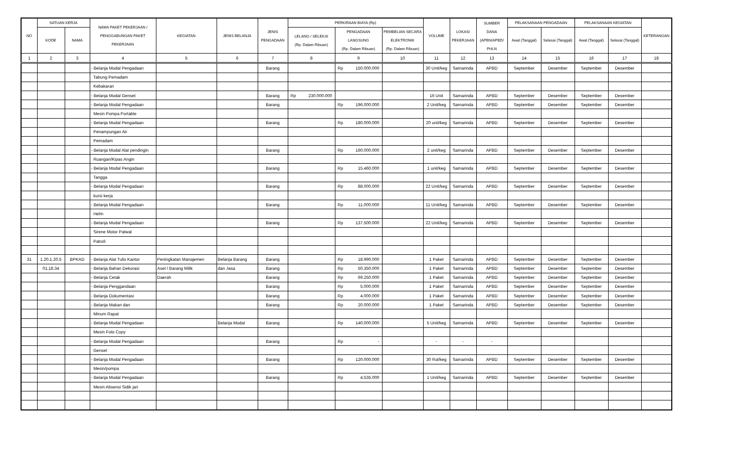| NO | SATUAN KERJA | | NAMA PAKET PEKERJAAN / PENGGABUNGAN PAKET PEKERJAAN | KEGIATAN | JENIS BELANJA | JENIS PENGADAAN | PERKIRAAN BIAYA (Rp) | | | VOLUME | LOKASI PEKERJAAN | SUMBER DANA (APBN/APBD/ PHLN | PELAKSANAAN PENGADAAN | | PELAKSANAAN KEGIATAN | | KETERANGAN |
| --- | --- | --- | --- | --- | --- | --- | --- | --- | --- | --- | --- | --- | --- | --- | --- | --- | --- |
| | KODE | NAMA | | | | | LELANG / SELEKSI (Rp. Dalam Ribuan) | PENGADAAN LANGSUNG (Rp. Dalam Ribuan) | PEMBELIAN SECARA ELEKTRONIK (Rp. Dalam Ribuan) | | | | Awal (Tanggal) | Selesai (Tanggal) | Awal (Tanggal) | Selesai (Tanggal) | |
| 1 | 2 | 3 | 4 | 5 | 6 | 7 | 8 | 9 | 10 | 11 | 12 | 13 | 14 | 15 | 16 | 17 | 18 |
| | | | - Belanja Modal Pengadaan | | | Barang | | Rp 150.000.000 | | 30 Unit/keg | Samarinda | APBD | September | Desember | September | Desember | |
| | | | Tabung Pemadam | | | | | | | | | | | | | | |
| | | | Kebakaran | | | | | | | | | | | | | | |
| | | | - Belanja Modal Genset | | | Barang | Rp 230.000.000 | | | 16 Unit | Samarinda | APBD | September | Desember | September | Desember | |
| | | | - Belanja Modal Pengadaan | | | Barang | | Rp 196.000.000 | | 2 Unit/keg | Samarinda | APBD | September | Desember | September | Desember | |
| | | | Mesin Pompa Portable | | | | | | | | | | | | | | |
| | | | - Belanja Modal Pengadaan | | | Barang | | Rp 180.000.000 | | 20 unit/keg | Samarinda | APBD | September | Desember | September | Desember | |
| | | | Penampungan Air | | | | | | | | | | | | | | |
| | | | Pemadam | | | | | | | | | | | | | | |
| | | | - Belanja Modal Alat pendingin | | | Barang | | Rp 160.000.000 | | 2 unit/keg | Samarinda | APBD | September | Desember | September | Desember | |
| | | | Ruangan/Kipas Angin | | | | | | | | | | | | | | |
| | | | - Belanja Modal Pengadaan | | | Barang | | Rp 15.460.000 | | 1 unit/keg | Samarinda | APBD | September | Desember | September | Desember | |
| | | | Tangga | | | | | | | | | | | | | | |
| | | | - Belanja Modal Pengadaan | | | Barang | | Rp 88.000.000 | | 22 Unit/keg | Samarinda | APBD | September | Desember | September | Desember | |
| | | | kursi kerja | | | | | | | | | | | | | | |
| | | | - Belanja Modal Pengadaan | | | Barang | | Rp 11.000.000 | | 11 Unit/keg | Samarinda | APBD | September | Desember | September | Desember | |
| | | | Helm | | | | | | | | | | | | | | |
| | | | - Belanja Modal Pengadaan | | | Barang | | Rp 137.500.000 | | 22 Unit/keg | Samarinda | APBD | September | Desember | September | Desember | |
| | | | Sirene Motor Patwal | | | | | | | | | | | | | | |
| | | | Patroli | | | | | | | | | | | | | | |
| 31 | 1.20.1.20.5 | BPKAD | - Belanja Alat Tulis Kantor | Peningkatan Manajemen | Belanja Barang | Barang | | Rp 18.990.000 | | 1 Paket | Samarinda | APBD | September | Desember | September | Desember | |
| | 01.18.34 | | - Belanja Bahan Dekorasi | Aset / Barang Milik | dan Jasa | Barang | | Rp 50.350.000 | | 1 Paket | Samarinda | APBD | September | Desember | September | Desember | |
| | | | - Belanja Cetak | Daerah | | Barang | | Rp 69.250.000 | | 1 Paket | Samarinda | APBD | September | Desember | September | Desember | |
| | | | - Belanja Penggandaan | | | Barang | | Rp 5.000.000 | | 1 Paket | Samarinda | APBD | September | Desember | September | Desember | |
| | | | - Belanja Dokumentasi | | | Barang | | Rp 4.000.000 | | 1 Paket | Samarinda | APBD | September | Desember | September | Desember | |
| | | | - Belanja Makan dan | | | Barang | | Rp 20.000.000 | | 1 Paket | Samarinda | APBD | September | Desember | September | Desember | |
| | | | Minum Rapat | | | | | | | | | | | | | | |
| | | | - Belanja Modal Pengadaan | | Belanja Modal | Barang | | Rp 140.000.000 | | 5 Unit/keg | Samarinda | APBD | September | Desember | September | Desember | |
| | | | Mesin Foto Copy | | | | | | | | | | | | | | |
| | | | - Belanja Modal Pengadaan | | | Barang | | Rp - | | - | - | - | | | | | |
| | | | Genset | | | | | | | | | | | | | | |
| | | | - Belanja Modal Pengadaan | | | Barang | | Rp 120.000.000 | | 30 Rol/keg | Samarinda | APBD | September | Desember | September | Desember | |
| | | | Mesin/pompa | | | | | | | | | | | | | | |
| | | | - Belanja Modal Pengadaan | | | Barang | | Rp 4.535.000 | | 1 Unit/keg | Samarinda | APBD | September | Desember | September | Desember | |
| | | | Mesin Absensi Sidik jari | | | | | | | | | | | | | | |